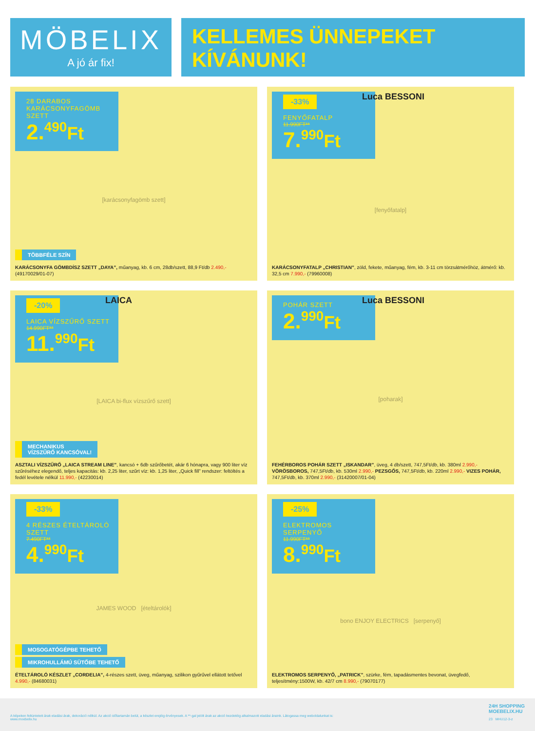MÖBELIX
A jó ár fix!
KELLEMES ÜNNEPEKET
KÍVÁNUNK!
28 DARABOS KARÁCSONYFAGÖMB SZETT
2.<sup>490</sup>Ft
[karácsonyfagömb szett]
TÖBBFÉLE SZÍN
KARÁCSONYFA GÖMBDÍSZ SZETT „DAYA”, műanyag, kb. 6 cm, 28db/szett, 88,9 Ft/db 2.490,-
(49170029/01-07)
Luca BESSONI
-33%
FENYŐFATALP
11.990FT**
7.<sup>990</sup>Ft
[fenyőfatalp]
KARÁCSONYFATALP „CHRISTIAN”, zöld, fekete, műanyag, fém, kb. 3-11 cm törzsátmérőhöz, átmérő: kb. 32,5 cm 7.990,- (79960008)
LAICA
-20%
LAICA VÍZSZŰRŐ SZETT
14.990FT**
11.<sup>990</sup>Ft
[LAICA bi-flux vízszűrő szett]
MECHANIKUS
VÍZSZŰRŐ KANCSÓVAL!
ASZTALI VÍZSZŰRŐ „LAICA STREAM LINE”, kancsó + 6db szűrőbetét, akár 6 hónapra, vagy 900 liter víz szűréséhez elegendő, teljes kapacitás: kb. 2,25 liter, szűrt víz: kb. 1,25 liter, „Quick fill” rendszer: feltöltés a fedél levétele nélkül 11.990,- (42230014)
Luca BESSONI
POHÁR SZETT
2.<sup>990</sup>Ft
[poharak]
FEHÉRBOROS POHÁR SZETT „ISKANDAR”, üveg, 4 db/szett, 747,5Ft/db, kb. 380ml 2.990,- VÖRÖSBOROS, 747,5Ft/db, kb. 530ml 2.990,- PEZSGŐS, 747,5Ft/db, kb. 220ml 2.990,- VIZES POHÁR, 747,5Ft/db, kb. 370ml 2.990,- (31420007/01-04)
-33%
4 RÉSZES ÉTELTÁROLÓ SZETT
7.490FT**
4.<sup>990</sup>Ft
JAMES WOOD [ételtárolók]
MOSOGATÓGÉPBE TEHETŐ
MIKROHULLÁMÚ SÜTŐBE TEHETŐ
ÉTELTÁROLÓ KÉSZLET „CORDELIA”, 4-részes szett, üveg, műanyag, szilikon gyűrűvel ellátott tetővel 4.990,- (84680031)
-25%
ELEKTROMOS SERPENYŐ
11.990FT**
8.<sup>990</sup>Ft
bono ENJOY ELECTRICS [serpenyő]
ELEKTROMOS SERPENYŐ, „PATRICK”, szürke, fém, tapadásmentes bevonat, üvegfedő, teljesítmény:1500W, kb. 42/7 cm 8.990,- (79070177)
A képeken feltüntetett árak eladási árak, dekoráció nélkül. Az akció időtartamán belül, a készlet erejéig érvényesek. A **-gal jelölt árak az akció kezdetéig alkalmazott eladási áraink. Látogassa meg weboldalunkat is:
www.moebelix.hu
24H SHOPPING
MOEBELIX.HU
23 MHU12-3-z